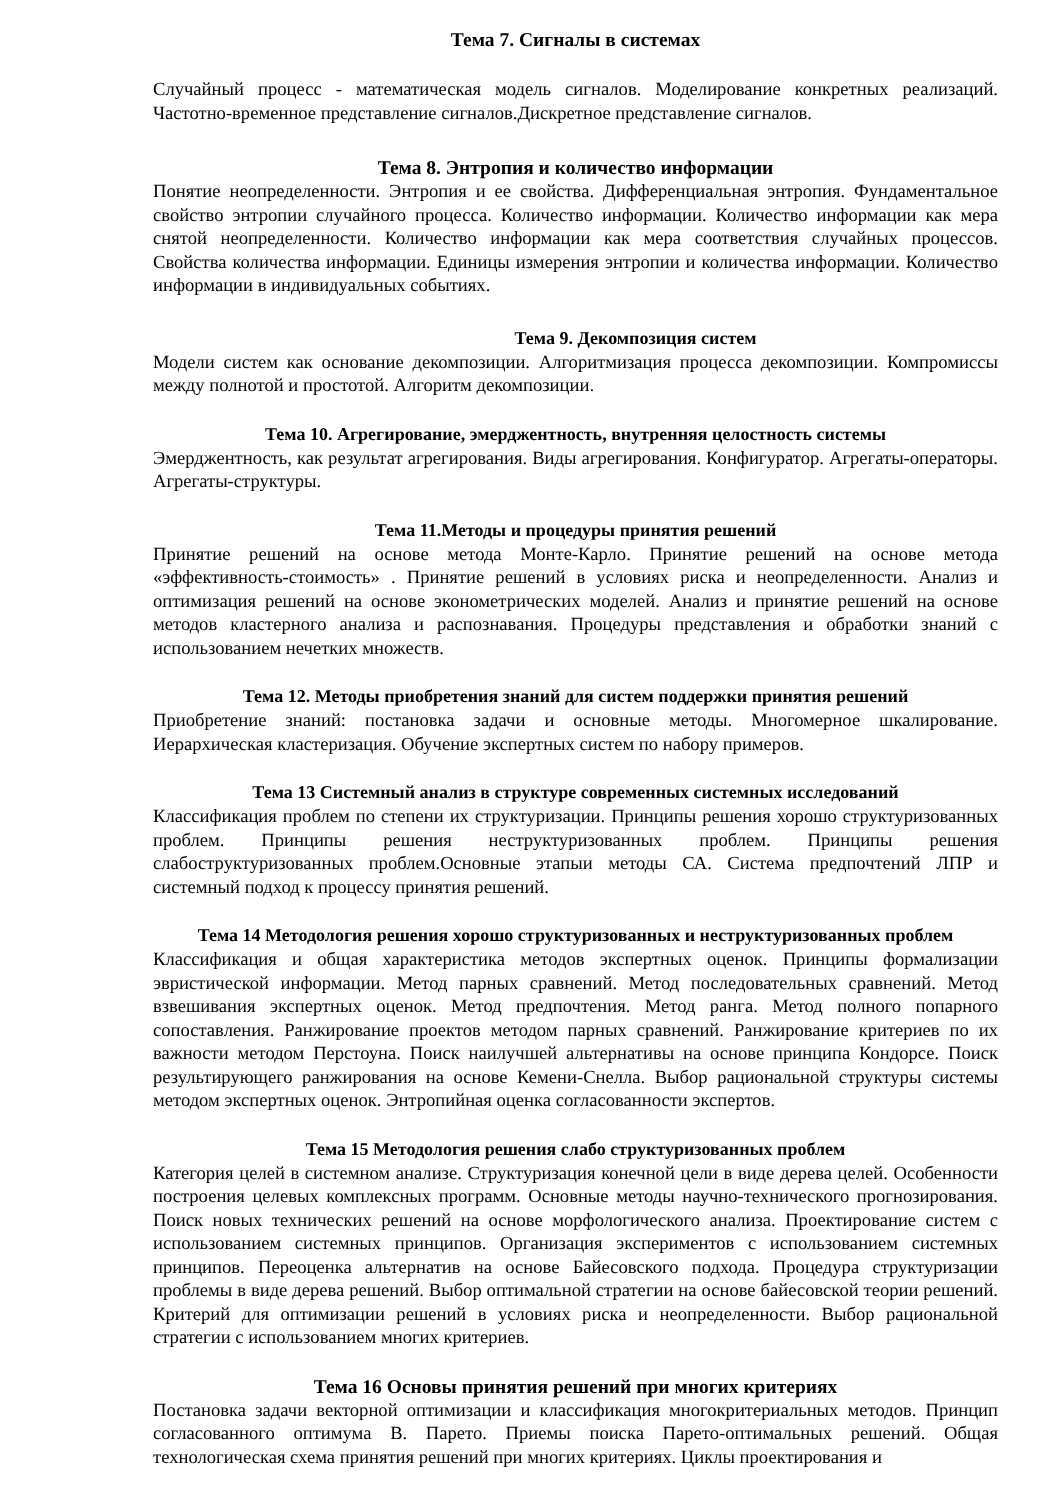Тема 7. Сигналы в системах
Случайный процесс - математическая модель сигналов. Моделирование конкретных реализаций. Частотно-временное представление сигналов.Дискретное представление сигналов.
Тема 8. Энтропия и количество информации
Понятие неопределенности. Энтропия и ее свойства. Дифференциальная энтропия. Фундаментальное свойство энтропии случайного процесса. Количество информации. Количество информации как мера снятой неопределенности. Количество информации как мера соответствия случайных процессов. Свойства количества информации. Единицы измерения энтропии и количества информации. Количество информации в индивидуальных событиях.
Тема 9. Декомпозиция систем
Модели систем как основание декомпозиции. Алгоритмизация процесса декомпозиции. Компромиссы между полнотой и простотой. Алгоритм декомпозиции.
Тема 10. Агрегирование, эмерджентность, внутренняя целостность системы
Эмерджентность, как результат агрегирования. Виды агрегирования. Конфигуратор. Агрегаты-операторы. Агрегаты-структуры.
Тема 11.Методы и процедуры принятия решений
Принятие решений на основе метода Монте-Карло. Принятие решений на основе метода «эффективность-стоимость» . Принятие решений в условиях риска и неопределенности. Анализ и оптимизация решений на основе эконометрических моделей. Анализ и принятие решений на основе методов кластерного анализа и распознавания. Процедуры представления и обработки знаний с использованием нечетких множеств.
Тема 12. Методы приобретения знаний для систем поддержки принятия решений
Приобретение знаний: постановка задачи и основные методы. Многомерное шкалирование. Иерархическая кластеризация. Обучение экспертных систем по набору примеров.
Тема 13 Системный анализ в структуре современных системных исследований
Классификация проблем по степени их структуризации. Принципы решения хорошо структуризованных проблем. Принципы решения неструктуризованных проблем. Принципы решения слабоструктуризованных проблем.Основные этапыи методы СА. Система предпочтений ЛПР и системный подход к процессу принятия решений.
Тема 14 Методология решения хорошо структуризованных и неструктуризованных проблем
Классификация и общая характеристика методов экспертных оценок. Принципы формализации эвристической информации. Метод парных сравнений. Метод последовательных сравнений. Метод взвешивания экспертных оценок. Метод предпочтения. Метод ранга. Метод полного попарного сопоставления. Ранжирование проектов методом парных сравнений. Ранжирование критериев по их важности методом Перстоуна. Поиск наилучшей альтернативы на основе принципа Кондорсе. Поиск результирующего ранжирования на основе Кемени-Снелла. Выбор рациональной структуры системы методом экспертных оценок. Энтропийная оценка согласованности экспертов.
Тема 15 Методология решения слабо структуризованных проблем
Категория целей в системном анализе. Структуризация конечной цели в виде дерева целей. Особенности построения целевых комплексных программ. Основные методы научно-технического прогнозирования. Поиск новых технических решений на основе морфологического анализа. Проектирование систем с использованием системных принципов. Организация экспериментов с использованием системных принципов. Переоценка альтернатив на основе Байесовского подхода. Процедура структуризации проблемы в виде дерева решений. Выбор оптимальной стратегии на основе байесовской теории решений. Критерий для оптимизации решений в условиях риска и неопределенности. Выбор рациональной стратегии с использованием многих критериев.
Тема 16 Основы принятия решений при многих критериях
Постановка задачи векторной оптимизации и классификация многокритериальных методов. Принцип согласованного оптимума В. Парето. Приемы поиска Парето-оптимальных решений. Общая технологическая схема принятия решений при многих критериях. Циклы проектирования и